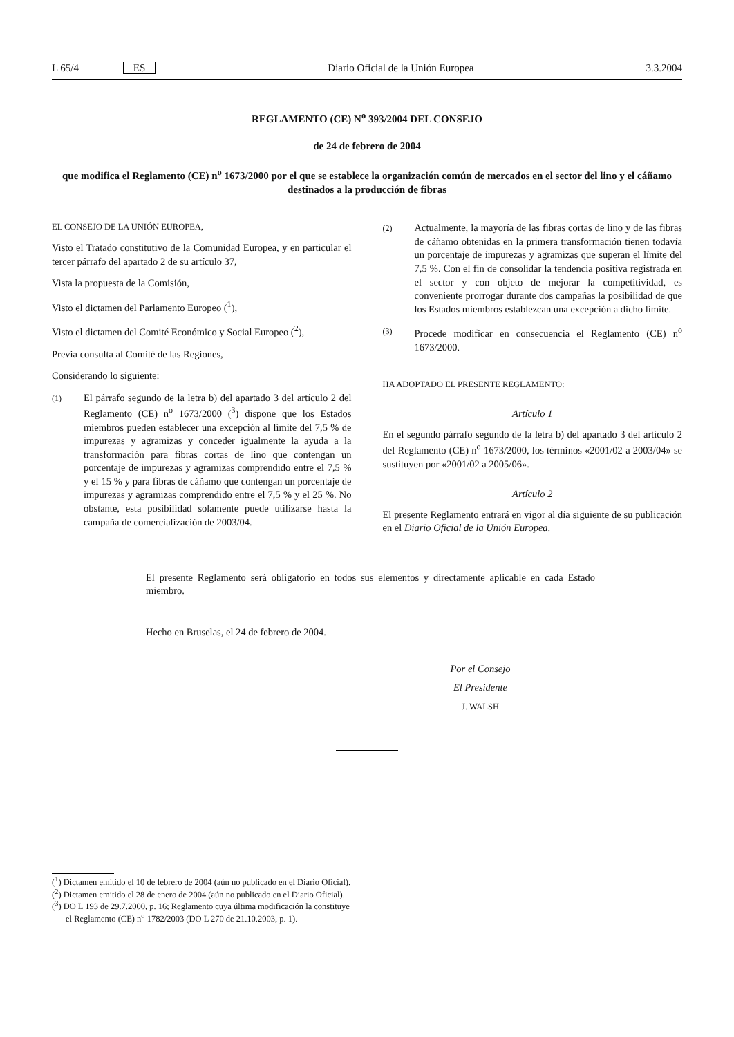L 65/4 ES Diario Oficial de la Unión Europea 3.3.2004
REGLAMENTO (CE) N<sup>o</sup> 393/2004 DEL CONSEJO
de 24 de febrero de 2004
que modifica el Reglamento (CE) n<sup>o</sup> 1673/2000 por el que se establece la organización común de mercados en el sector del lino y el cáñamo destinados a la producción de fibras
EL CONSEJO DE LA UNIÓN EUROPEA,
Visto el Tratado constitutivo de la Comunidad Europea, y en particular el tercer párrafo del apartado 2 de su artículo 37,
Vista la propuesta de la Comisión,
Visto el dictamen del Parlamento Europeo (<sup>1</sup>),
Visto el dictamen del Comité Económico y Social Europeo (<sup>2</sup>),
Previa consulta al Comité de las Regiones,
Considerando lo siguiente:
(1) El párrafo segundo de la letra b) del apartado 3 del artículo 2 del Reglamento (CE) n<sup>o</sup> 1673/2000 (<sup>3</sup>) dispone que los Estados miembros pueden establecer una excepción al límite del 7,5 % de impurezas y agramizas y conceder igualmente la ayuda a la transformación para fibras cortas de lino que contengan un porcentaje de impurezas y agramizas comprendido entre el 7,5 % y el 15 % y para fibras de cáñamo que contengan un porcentaje de impurezas y agramizas comprendido entre el 7,5 % y el 25 %. No obstante, esta posibilidad solamente puede utilizarse hasta la campaña de comercialización de 2003/04.
(2) Actualmente, la mayoría de las fibras cortas de lino y de las fibras de cáñamo obtenidas en la primera transformación tienen todavía un porcentaje de impurezas y agramizas que superan el límite del 7,5 %. Con el fin de consolidar la tendencia positiva registrada en el sector y con objeto de mejorar la competitividad, es conveniente prorrogar durante dos campañas la posibilidad de que los Estados miembros establezcan una excepción a dicho límite.
(3) Procede modificar en consecuencia el Reglamento (CE) n<sup>o</sup> 1673/2000.
HA ADOPTADO EL PRESENTE REGLAMENTO:
Artículo 1
En el segundo párrafo segundo de la letra b) del apartado 3 del artículo 2 del Reglamento (CE) n<sup>o</sup> 1673/2000, los términos «2001/02 a 2003/04» se sustituyen por «2001/02 a 2005/06».
Artículo 2
El presente Reglamento entrará en vigor al día siguiente de su publicación en el Diario Oficial de la Unión Europea.
El presente Reglamento será obligatorio en todos sus elementos y directamente aplicable en cada Estado miembro.
Hecho en Bruselas, el 24 de febrero de 2004.
Por el Consejo
El Presidente
J. WALSH
(<sup>1</sup>) Dictamen emitido el 10 de febrero de 2004 (aún no publicado en el Diario Oficial).
(<sup>2</sup>) Dictamen emitido el 28 de enero de 2004 (aún no publicado en el Diario Oficial).
(<sup>3</sup>) DO L 193 de 29.7.2000, p. 16; Reglamento cuya última modificación la constituye el Reglamento (CE) n<sup>o</sup> 1782/2003 (DO L 270 de 21.10.2003, p. 1).